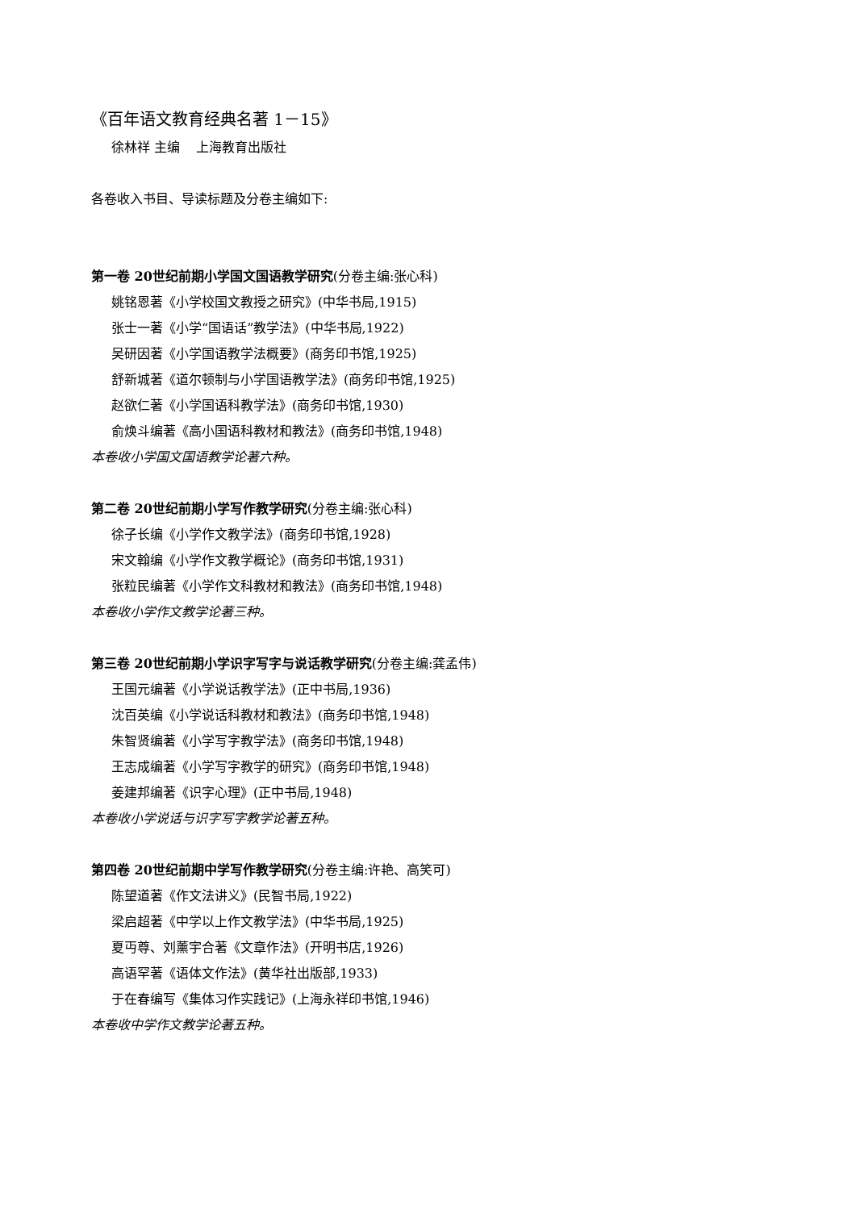《百年语文教育经典名著 1－15》
徐林祥 主编 上海教育出版社
各卷收入书目、导读标题及分卷主编如下:
第一卷 20世纪前期小学国文国语教学研究(分卷主编:张心科)
姚铭恩著《小学校国文教授之研究》(中华书局,1915)
张士一著《小学“国语话”教学法》(中华书局,1922)
吴研因著《小学国语教学法概要》(商务印书馆,1925)
舒新城著《道尔顿制与小学国语教学法》(商务印书馆,1925)
赵欲仁著《小学国语科教学法》(商务印书馆,1930)
俞焕斗编著《高小国语科教材和教法》(商务印书馆,1948)
本卷收小学国文国语教学论著六种。
第二卷 20世纪前期小学写作教学研究(分卷主编:张心科)
徐子长编《小学作文教学法》(商务印书馆,1928)
宋文翰编《小学作文教学概论》(商务印书馆,1931)
张粒民编著《小学作文科教材和教法》(商务印书馆,1948)
本卷收小学作文教学论著三种。
第三卷 20世纪前期小学识字写字与说话教学研究(分卷主编:龚孟伟)
王国元编著《小学说话教学法》(正中书局,1936)
沈百英编《小学说话科教材和教法》(商务印书馆,1948)
朱智贤编著《小学写字教学法》(商务印书馆,1948)
王志成编著《小学写字教学的研究》(商务印书馆,1948)
姜建邦编著《识字心理》(正中书局,1948)
本卷收小学说话与识字写字教学论著五种。
第四卷 20世纪前期中学写作教学研究(分卷主编:许艳、高笑可)
陈望道著《作文法讲义》(民智书局,1922)
梁启超著《中学以上作文教学法》(中华书局,1925)
夏丏尊、刘薰宇合著《文章作法》(开明书店,1926)
高语罕著《语体文作法》(黄华社出版部,1933)
于在春编写《集体习作实践记》(上海永祥印书馆,1946)
本卷收中学作文教学论著五种。